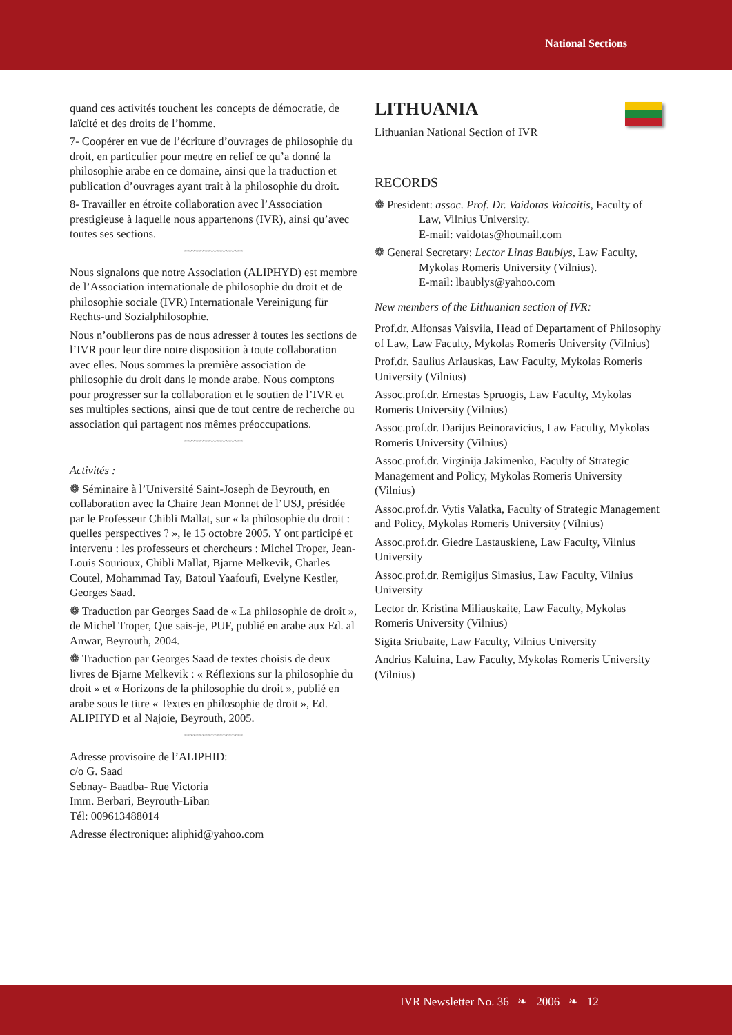National Sections
quand ces activités touchent les concepts de démocratie, de laïcité et des droits de l’homme.
7- Coopérer en vue de l’écriture d’ouvrages de philosophie du droit, en particulier pour mettre en relief ce qu’a donné la philosophie arabe en ce domaine, ainsi que la traduction et publication d’ouvrages ayant trait à la philosophie du droit.
8- Travailler en étroite collaboration avec l’Association prestigieuse à laquelle nous appartenons (IVR), ainsi qu’avec toutes ses sections.
∞∞∞∞∞∞∞∞∞∞∞∞∞∞∞∞∞∞∞∞
Nous signalons que notre Association (ALIPHYD) est membre de l’Association internationale de philosophie du droit et de philosophie sociale (IVR) Internationale Vereinigung für Rechts-und Sozialphilosophie.
Nous n’oublierons pas de nous adresser à toutes les sections de l’IVR pour leur dire notre disposition à toute collaboration avec elles. Nous sommes la première association de philosophie du droit dans le monde arabe. Nous comptons pour progresser sur la collaboration et le soutien de l’IVR et ses multiples sections, ainsi que de tout centre de recherche ou association qui partagent nos mêmes préoccupations.
∞∞∞∞∞∞∞∞∞∞∞∞∞∞∞∞∞∞∞∞
Activités :
❁ Séminaire à l’Université Saint-Joseph de Beyrouth, en collaboration avec la Chaire Jean Monnet de l’USJ, présidée par le Professeur Chibli Mallat, sur « la philosophie du droit : quelles perspectives ? », le 15 octobre 2005. Y ont participé et intervenu : les professeurs et chercheurs : Michel Troper, Jean-Louis Sourioux, Chibli Mallat, Bjarne Melkevik, Charles Coutel, Mohammad Tay, Batoul Yaafoufi, Evelyne Kestler, Georges Saad.
❁ Traduction par Georges Saad de « La philosophie de droit », de Michel Troper, Que sais-je, PUF, publié en arabe aux Ed. al Anwar, Beyrouth, 2004.
❁ Traduction par Georges Saad de textes choisis de deux livres de Bjarne Melkevik : « Réflexions sur la philosophie du droit » et « Horizons de la philosophie du droit », publié en arabe sous le titre « Textes en philosophie de droit », Ed. ALIPHYD et al Najoie, Beyrouth, 2005.
∞∞∞∞∞∞∞∞∞∞∞∞∞∞∞∞∞∞∞∞
Adresse provisoire de l’ALIPHID:
c/o G. Saad
Sebnay- Baadba- Rue Victoria
Imm. Berbari, Beyrouth-Liban
Tél: 009613488014
Adresse électronique: aliphid@yahoo.com
LITHUANIA
Lithuanian National Section of IVR
RECORDS
❁ President: assoc. Prof. Dr. Vaidotas Vaicaitis, Faculty of Law, Vilnius University.
E-mail: vaidotas@hotmail.com
❁ General Secretary: Lector Linas Baublys, Law Faculty, Mykolas Romeris University (Vilnius).
E-mail: lbaublys@yahoo.com
New members of the Lithuanian section of IVR:
Prof.dr. Alfonsas Vaisvila, Head of Departament of Philosophy of Law, Law Faculty, Mykolas Romeris University (Vilnius)
Prof.dr. Saulius Arlauskas, Law Faculty, Mykolas Romeris University (Vilnius)
Assoc.prof.dr. Ernestas Spruogis, Law Faculty, Mykolas Romeris University (Vilnius)
Assoc.prof.dr. Darijus Beinoravicius, Law Faculty, Mykolas Romeris University (Vilnius)
Assoc.prof.dr. Virginija Jakimenko, Faculty of Strategic Management and Policy, Mykolas Romeris University (Vilnius)
Assoc.prof.dr. Vytis Valatka, Faculty of Strategic Management and Policy, Mykolas Romeris University (Vilnius)
Assoc.prof.dr. Giedre Lastauskiene, Law Faculty, Vilnius University
Assoc.prof.dr. Remigijus Simasius, Law Faculty, Vilnius University
Lector dr. Kristina Miliauskaite, Law Faculty, Mykolas Romeris University (Vilnius)
Sigita Sriubaite, Law Faculty, Vilnius University
Andrius Kaluina, Law Faculty, Mykolas Romeris University (Vilnius)
IVR Newsletter No. 36 ❧ 2006 ❧ 12